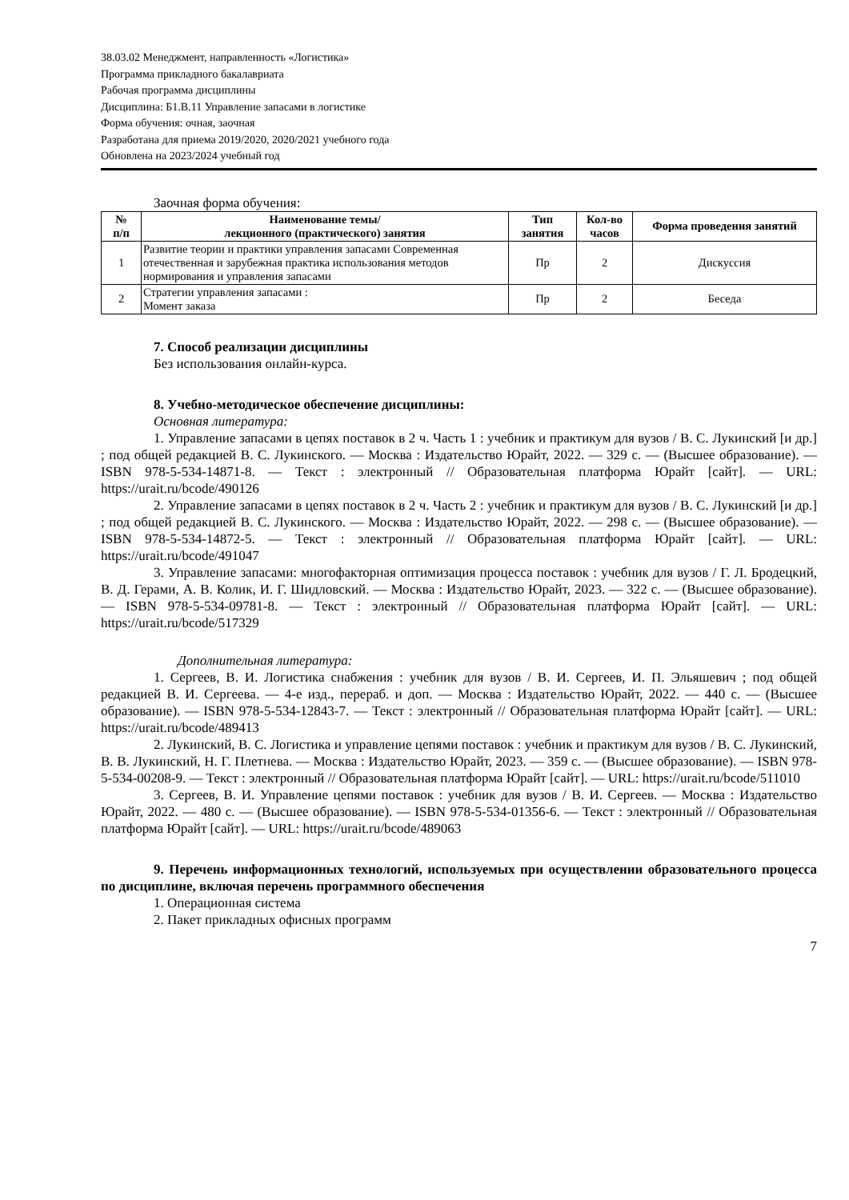38.03.02 Менеджмент, направленность «Логистика»
Программа прикладного бакалавриата
Рабочая программа дисциплины
Дисциплина: Б1.В.11 Управление запасами в логистике
Форма обучения: очная, заочная
Разработана для приема 2019/2020, 2020/2021 учебного года
Обновлена на 2023/2024 учебный год
Заочная форма обучения:
| № п/п | Наименование темы/ лекционного (практического) занятия | Тип занятия | Кол-во часов | Форма проведения занятий |
| --- | --- | --- | --- | --- |
| 1 | Развитие теории и практики управления запасами Современная отечественная и зарубежная практика использования методов нормирования и управления запасами | Пр | 2 | Дискуссия |
| 2 | Стратегии управления запасами : Момент заказа | Пр | 2 | Беседа |
7. Способ реализации дисциплины
Без использования онлайн-курса.
8. Учебно-методическое обеспечение дисциплины:
Основная литература:
1. Управление запасами в цепях поставок в 2 ч. Часть 1 : учебник и практикум для вузов / В. С. Лукинский [и др.] ; под общей редакцией В. С. Лукинского. — Москва : Издательство Юрайт, 2022. — 329 с. — (Высшее образование). — ISBN 978-5-534-14871-8. — Текст : электронный // Образовательная платформа Юрайт [сайт]. — URL: https://urait.ru/bcode/490126
2. Управление запасами в цепях поставок в 2 ч. Часть 2 : учебник и практикум для вузов / В. С. Лукинский [и др.] ; под общей редакцией В. С. Лукинского. — Москва : Издательство Юрайт, 2022. — 298 с. — (Высшее образование). — ISBN 978-5-534-14872-5. — Текст : электронный // Образовательная платформа Юрайт [сайт]. — URL: https://urait.ru/bcode/491047
3. Управление запасами: многофакторная оптимизация процесса поставок : учебник для вузов / Г. Л. Бродецкий, В. Д. Герами, А. В. Колик, И. Г. Шидловский. — Москва : Издательство Юрайт, 2023. — 322 с. — (Высшее образование). — ISBN 978-5-534-09781-8. — Текст : электронный // Образовательная платформа Юрайт [сайт]. — URL: https://urait.ru/bcode/517329
Дополнительная литература:
1. Сергеев, В. И. Логистика снабжения : учебник для вузов / В. И. Сергеев, И. П. Эльяшевич ; под общей редакцией В. И. Сергеева. — 4-е изд., перераб. и доп. — Москва : Издательство Юрайт, 2022. — 440 с. — (Высшее образование). — ISBN 978-5-534-12843-7. — Текст : электронный // Образовательная платформа Юрайт [сайт]. — URL: https://urait.ru/bcode/489413
2. Лукинский, В. С. Логистика и управление цепями поставок : учебник и практикум для вузов / В. С. Лукинский, В. В. Лукинский, Н. Г. Плетнева. — Москва : Издательство Юрайт, 2023. — 359 с. — (Высшее образование). — ISBN 978-5-534-00208-9. — Текст : электронный // Образовательная платформа Юрайт [сайт]. — URL: https://urait.ru/bcode/511010
3. Сергеев, В. И. Управление цепями поставок : учебник для вузов / В. И. Сергеев. — Москва : Издательство Юрайт, 2022. — 480 с. — (Высшее образование). — ISBN 978-5-534-01356-6. — Текст : электронный // Образовательная платформа Юрайт [сайт]. — URL: https://urait.ru/bcode/489063
9. Перечень информационных технологий, используемых при осуществлении образовательного процесса по дисциплине, включая перечень программного обеспечения
1. Операционная система
2. Пакет прикладных офисных программ
7